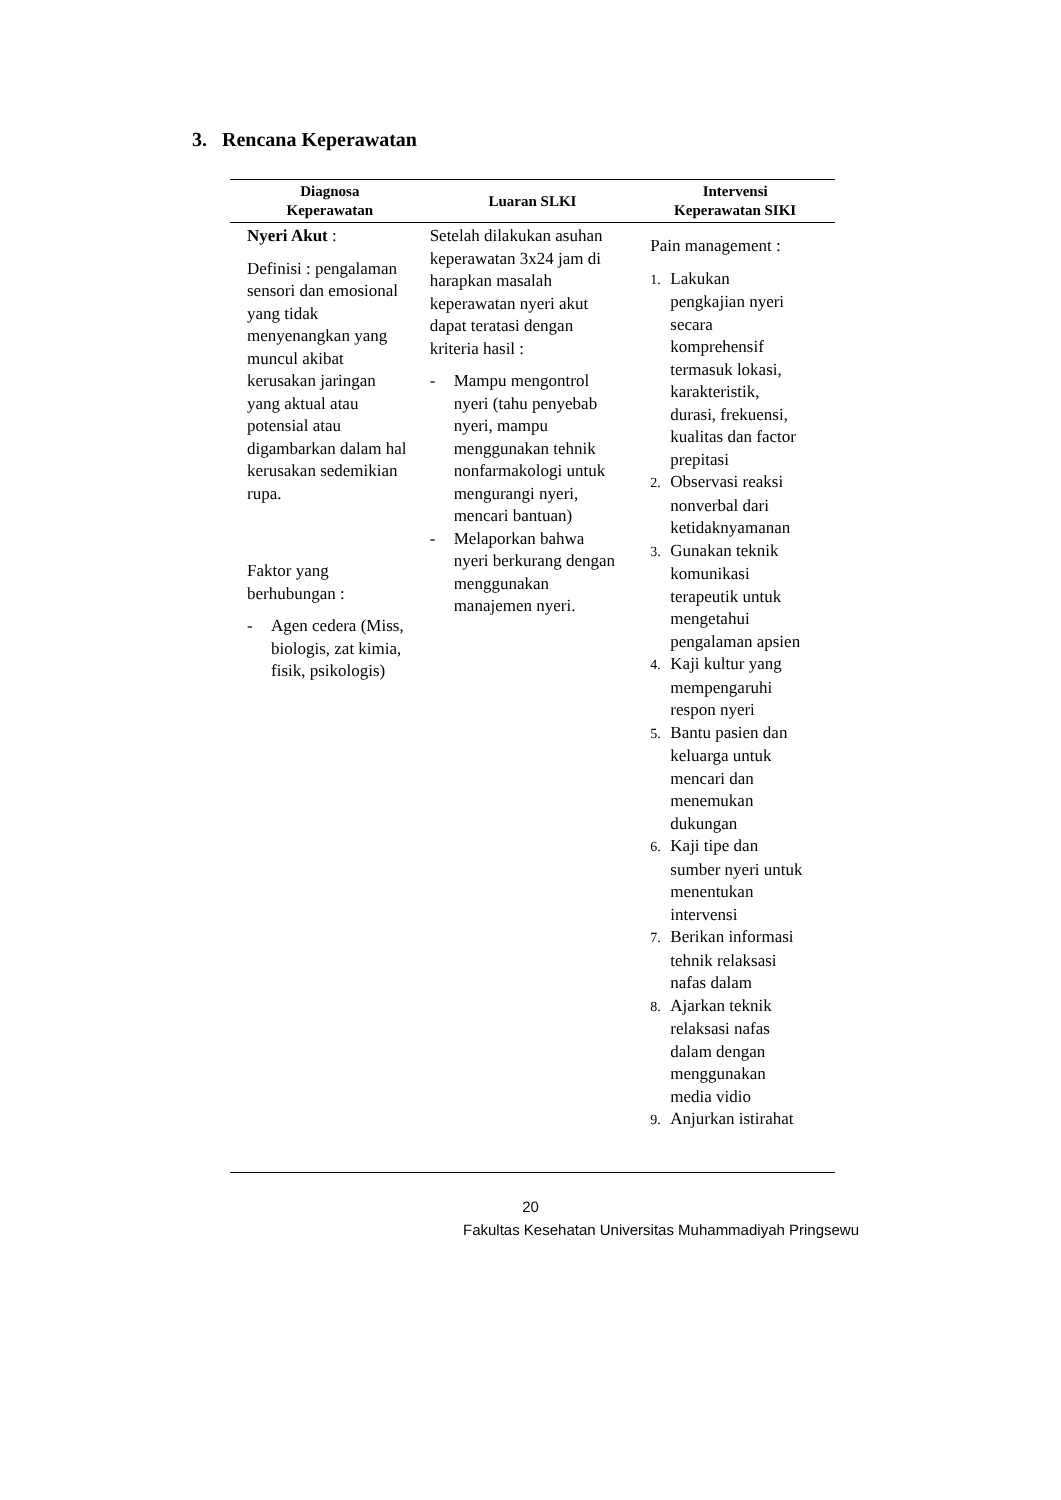3. Rencana Keperawatan
| Diagnosa Keperawatan | Luaran SLKI | Intervensi Keperawatan SIKI |
| --- | --- | --- |
| Nyeri Akut : Definisi : pengalaman sensori dan emosional yang tidak menyenangkan yang muncul akibat kerusakan jaringan yang aktual atau potensial atau digambarkan dalam hal kerusakan sedemikian rupa. Faktor yang berhubungan : - Agen cedera (Miss, biologis, zat kimia, fisik, psikologis) | Setelah dilakukan asuhan keperawatan 3x24 jam di harapkan masalah keperawatan nyeri akut dapat teratasi dengan kriteria hasil : - Mampu mengontrol nyeri (tahu penyebab nyeri, mampu menggunakan tehnik nonfarmakologi untuk mengurangi nyeri, mencari bantuan) - Melaporkan bahwa nyeri berkurang dengan menggunakan manajemen nyeri. | Pain management : 1. Lakukan pengkajian nyeri secara komprehensif termasuk lokasi, karakteristik, durasi, frekuensi, kualitas dan factor prepitasi 2. Observasi reaksi nonverbal dari ketidaknyamanan 3. Gunakan teknik komunikasi terapeutik untuk mengetahui pengalaman apsien 4. Kaji kultur yang mempengaruhi respon nyeri 5. Bantu pasien dan keluarga untuk mencari dan menemukan dukungan 6. Kaji tipe dan sumber nyeri untuk menentukan intervensi 7. Berikan informasi tehnik relaksasi nafas dalam 8. Ajarkan teknik relaksasi nafas dalam dengan menggunakan media vidio 9. Anjurkan istirahat |
20
Fakultas Kesehatan Universitas Muhammadiyah Pringsewu